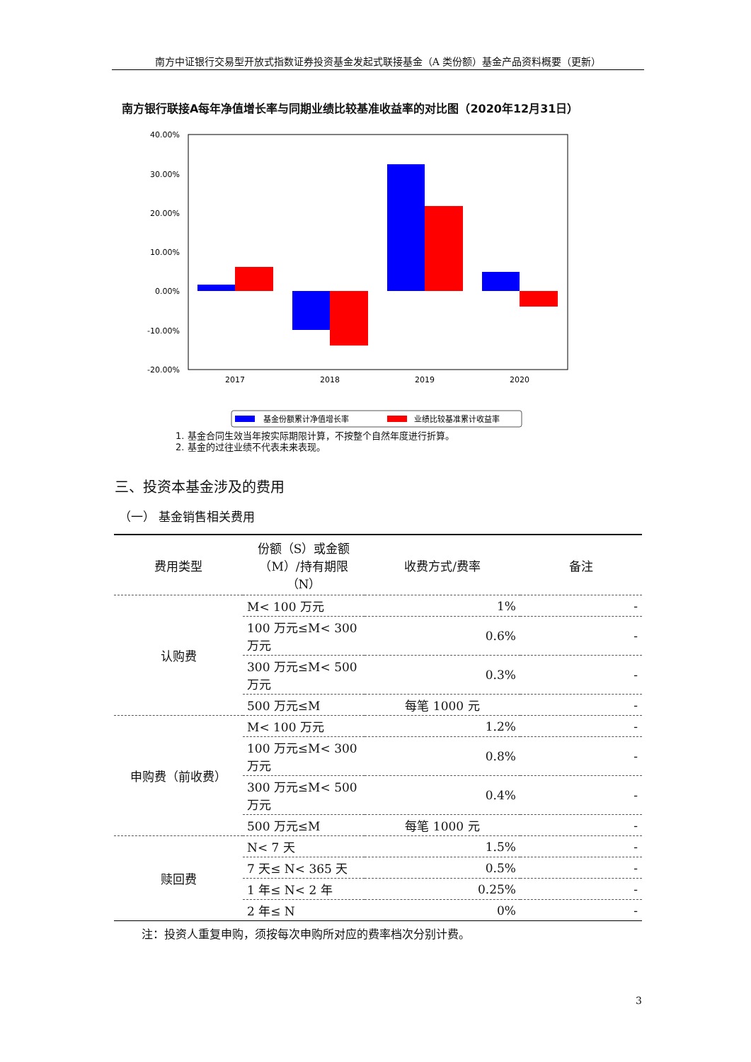南方中证银行交易型开放式指数证券投资基金发起式联接基金（A 类份额）基金产品资料概要（更新）
南方银行联接A每年净值增长率与同期业绩比较基准收益率的对比图（2020年12月31日）
40.00%
30.00%
20.00%
10.00%
0.00%
-10.00%
-20.00%
2017
2018
2019
2020
基金份额累计净值增长率
业绩比较基准累计收益率
1. 基金合同生效当年按实际期限计算，不按整个自然年度进行折算。
2. 基金的过往业绩不代表未来表现。
三、投资本基金涉及的费用
（一） 基金销售相关费用
| 费用类型 | 份额（S）或金额（M）/持有期限（N） | 收费方式/费率 | 备注 |
| --- | --- | --- | --- |
| 认购费 | M< 100 万元 | 1% | - |
| | 100 万元≤M< 300 万元 | 0.6% | - |
| | 300 万元≤M< 500 万元 | 0.3% | - |
| | 500 万元≤M | 每笔 1000 元 | - |
| 申购费（前收费） | M< 100 万元 | 1.2% | - |
| | 100 万元≤M< 300 万元 | 0.8% | - |
| | 300 万元≤M< 500 万元 | 0.4% | - |
| | 500 万元≤M | 每笔 1000 元 | - |
| 赎回费 | N< 7 天 | 1.5% | - |
| | 7 天≤ N< 365 天 | 0.5% | - |
| | 1 年≤ N< 2 年 | 0.25% | - |
| | 2 年≤ N | 0% | - |
注：投资人重复申购，须按每次申购所对应的费率档次分别计费。
3